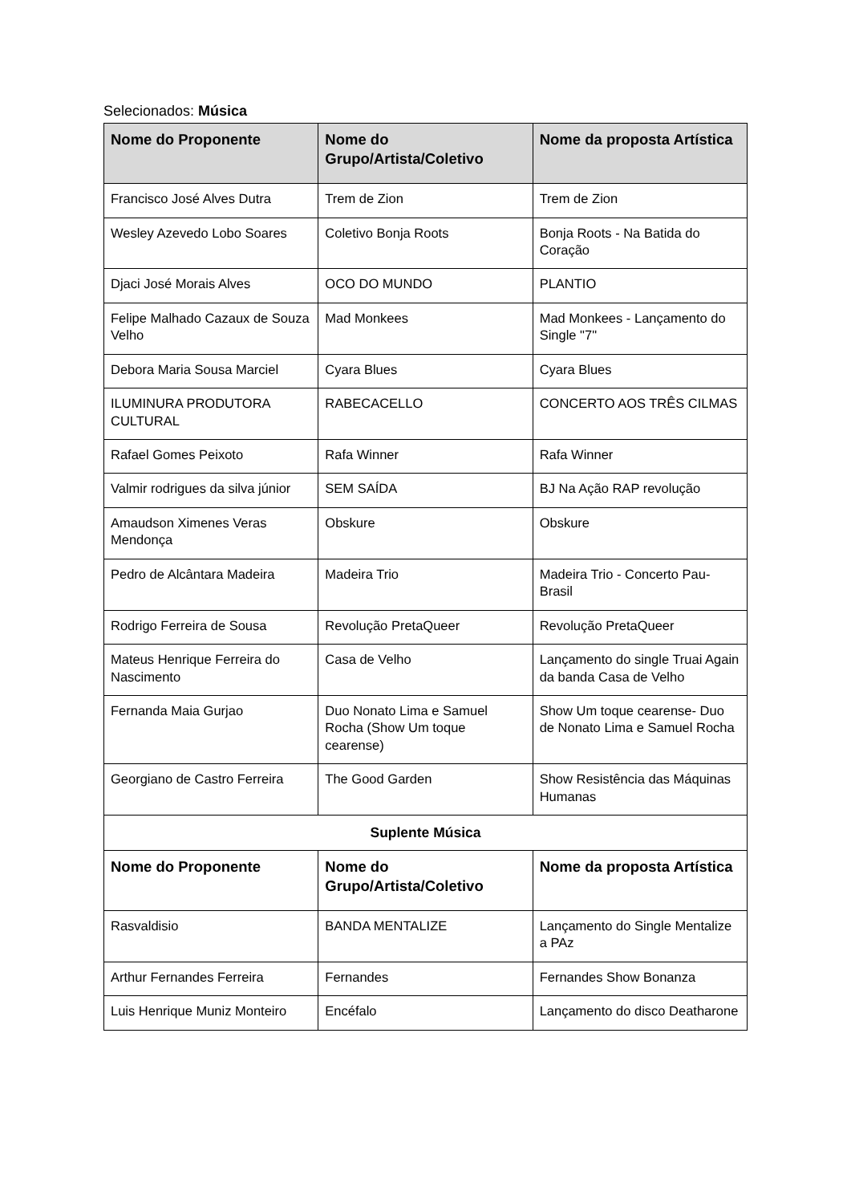Selecionados: Música
| Nome do Proponente | Nome do Grupo/Artista/Coletivo | Nome da proposta Artística |
| --- | --- | --- |
| Francisco José Alves Dutra | Trem de Zion | Trem de Zion |
| Wesley Azevedo Lobo Soares | Coletivo Bonja Roots | Bonja Roots - Na Batida do Coração |
| Djaci José Morais Alves | OCO DO MUNDO | PLANTIO |
| Felipe Malhado Cazaux de Souza Velho | Mad Monkees | Mad Monkees - Lançamento do Single "7" |
| Debora Maria Sousa Marciel | Cyara Blues | Cyara Blues |
| ILUMINURA PRODUTORA CULTURAL | RABECACELLO | CONCERTO AOS TRÊS CILMAS |
| Rafael Gomes Peixoto | Rafa Winner | Rafa Winner |
| Valmir rodrigues da silva júnior | SEM SAÍDA | BJ Na Ação RAP revolução |
| Amaudson Ximenes Veras Mendonça | Obskure | Obskure |
| Pedro de Alcântara Madeira | Madeira Trio | Madeira Trio - Concerto Pau-Brasil |
| Rodrigo Ferreira de Sousa | Revolução PretaQueer | Revolução PretaQueer |
| Mateus Henrique Ferreira do Nascimento | Casa de Velho | Lançamento do single Truai Again da banda Casa de Velho |
| Fernanda Maia Gurjao | Duo Nonato Lima e Samuel Rocha (Show Um toque cearense) | Show Um toque cearense- Duo de Nonato Lima e Samuel Rocha |
| Georgiano de Castro Ferreira | The Good Garden | Show Resistência das Máquinas Humanas |
| Suplente Música | | |
| Nome do Proponente | Nome do Grupo/Artista/Coletivo | Nome da proposta Artística |
| Rasvaldisio | BANDA MENTALIZE | Lançamento do Single Mentalize a PAz |
| Arthur Fernandes Ferreira | Fernandes | Fernandes Show Bonanza |
| Luis Henrique Muniz Monteiro | Encéfalo | Lançamento do disco Deatharone |